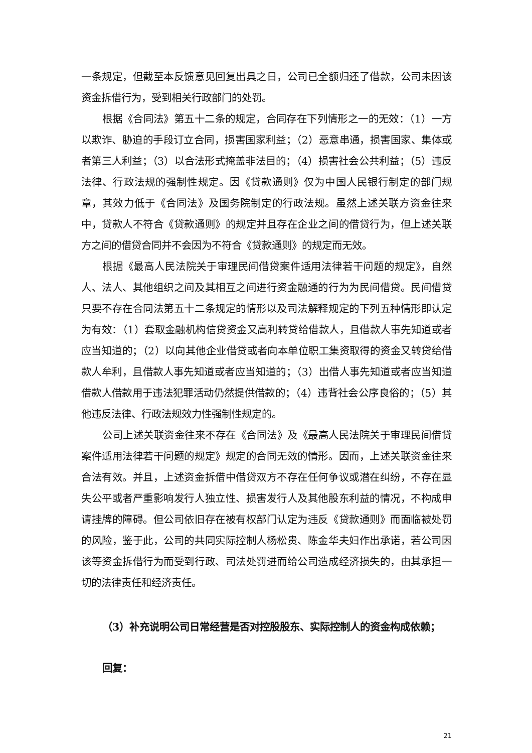一条规定，但截至本反馈意见回复出具之日，公司已全额归还了借款，公司未因该资金拆借行为，受到相关行政部门的处罚。
根据《合同法》第五十二条的规定，合同存在下列情形之一的无效：（1）一方以欺诈、胁迫的手段订立合同，损害国家利益；（2）恶意串通，损害国家、集体或者第三人利益；（3）以合法形式掩盖非法目的；（4）损害社会公共利益；（5）违反法律、行政法规的强制性规定。因《贷款通则》仅为中国人民银行制定的部门规章，其效力低于《合同法》及国务院制定的行政法规。虽然上述关联方资金往来中，贷款人不符合《贷款通则》的规定并且存在企业之间的借贷行为，但上述关联方之间的借贷合同并不会因为不符合《贷款通则》的规定而无效。
根据《最高人民法院关于审理民间借贷案件适用法律若干问题的规定》，自然人、法人、其他组织之间及其相互之间进行资金融通的行为为民间借贷。民间借贷只要不存在合同法第五十二条规定的情形以及司法解释规定的下列五种情形即认定为有效：（1）套取金融机构信贷资金又高利转贷给借款人，且借款人事先知道或者应当知道的；（2）以向其他企业借贷或者向本单位职工集资取得的资金又转贷给借款人牟利，且借款人事先知道或者应当知道的；（3）出借人事先知道或者应当知道借款人借款用于违法犯罪活动仍然提供借款的；（4）违背社会公序良俗的；（5）其他违反法律、行政法规效力性强制性规定的。
公司上述关联资金往来不存在《合同法》及《最高人民法院关于审理民间借贷案件适用法律若干问题的规定》规定的合同无效的情形。因而，上述关联资金往来合法有效。并且，上述资金拆借中借贷双方不存在任何争议或潜在纠纷，不存在显失公平或者严重影响发行人独立性、损害发行人及其他股东利益的情况，不构成申请挂牌的障碍。但公司依旧存在被有权部门认定为违反《贷款通则》而面临被处罚的风险，鉴于此，公司的共同实际控制人杨松贵、陈金华夫妇作出承诺，若公司因该等资金拆借行为而受到行政、司法处罚进而给公司造成经济损失的，由其承担一切的法律责任和经济责任。
（3）补充说明公司日常经营是否对控股股东、实际控制人的资金构成依赖；
回复：
21